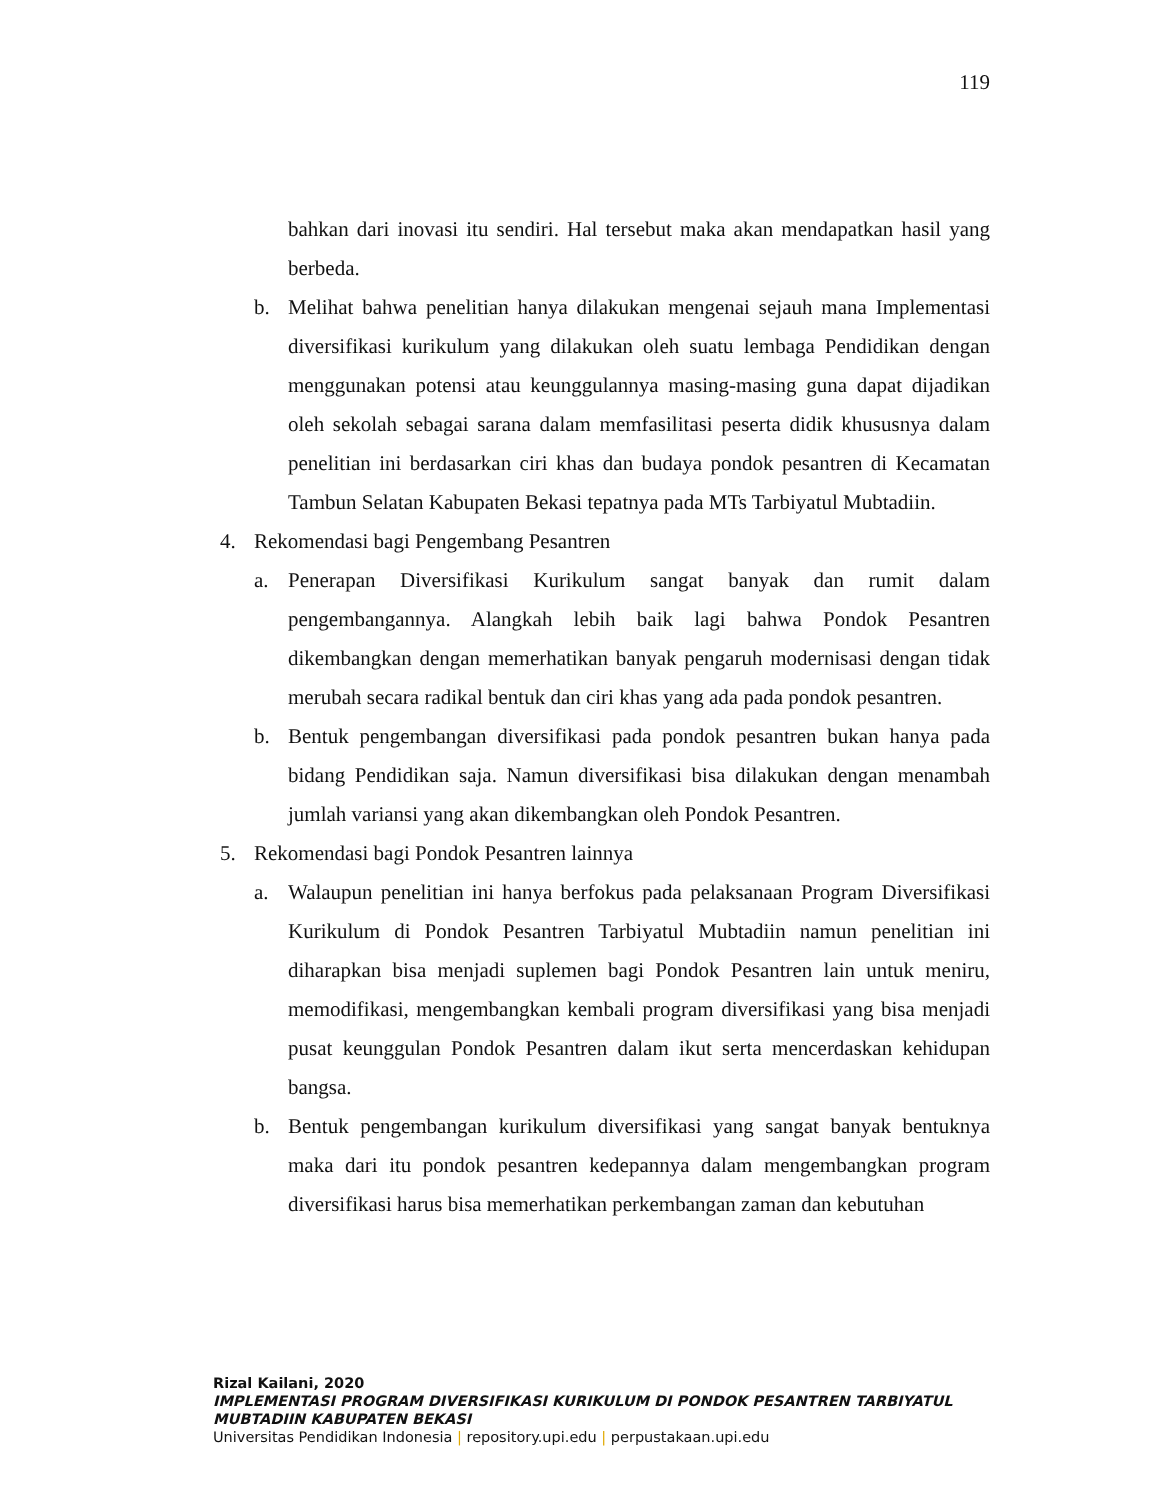119
bahkan dari inovasi itu sendiri. Hal tersebut maka akan mendapatkan hasil yang berbeda.
b. Melihat bahwa penelitian hanya dilakukan mengenai sejauh mana Implementasi diversifikasi kurikulum yang dilakukan oleh suatu lembaga Pendidikan dengan menggunakan potensi atau keunggulannya masing-masing guna dapat dijadikan oleh sekolah sebagai sarana dalam memfasilitasi peserta didik khususnya dalam penelitian ini berdasarkan ciri khas dan budaya pondok pesantren di Kecamatan Tambun Selatan Kabupaten Bekasi tepatnya pada MTs Tarbiyatul Mubtadiin.
4. Rekomendasi bagi Pengembang Pesantren
a. Penerapan Diversifikasi Kurikulum sangat banyak dan rumit dalam pengembangannya. Alangkah lebih baik lagi bahwa Pondok Pesantren dikembangkan dengan memerhatikan banyak pengaruh modernisasi dengan tidak merubah secara radikal bentuk dan ciri khas yang ada pada pondok pesantren.
b. Bentuk pengembangan diversifikasi pada pondok pesantren bukan hanya pada bidang Pendidikan saja. Namun diversifikasi bisa dilakukan dengan menambah jumlah variansi yang akan dikembangkan oleh Pondok Pesantren.
5. Rekomendasi bagi Pondok Pesantren lainnya
a. Walaupun penelitian ini hanya berfokus pada pelaksanaan Program Diversifikasi Kurikulum di Pondok Pesantren Tarbiyatul Mubtadiin namun penelitian ini diharapkan bisa menjadi suplemen bagi Pondok Pesantren lain untuk meniru, memodifikasi, mengembangkan kembali program diversifikasi yang bisa menjadi pusat keunggulan Pondok Pesantren dalam ikut serta mencerdaskan kehidupan bangsa.
b. Bentuk pengembangan kurikulum diversifikasi yang sangat banyak bentuknya maka dari itu pondok pesantren kedepannya dalam mengembangkan program diversifikasi harus bisa memerhatikan perkembangan zaman dan kebutuhan
Rizal Kailani, 2020
IMPLEMENTASI PROGRAM DIVERSIFIKASI KURIKULUM DI PONDOK PESANTREN TARBIYATUL
MUBTADIIN KABUPATEN BEKASI
Universitas Pendidikan Indonesia | repository.upi.edu | perpustakaan.upi.edu